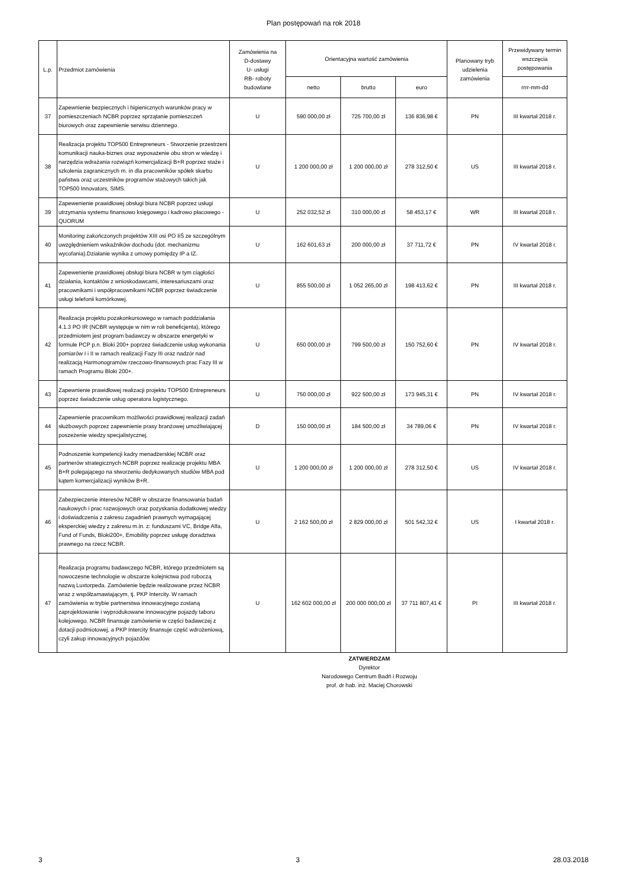Plan postępowań na rok 2018
| L.p. | Przedmiot zamówienia | Zamówienia na D-dostawy U- usługi RB- roboty budowlane | Orientacyjna wartość zamówienia | | | Planowany tryb udzielenia zamówienia | Przewidywany termin wszczęcia postępowania |
| --- | --- | --- | --- | --- | --- | --- | --- |
| | | | netto | brutto | euro | | rrrr-mm-dd |
| 37 | Zapewnienie bezpiecznych i higienicznych warunków pracy w pomieszczeniach NCBR poprzez sprzątanie pomieszczeń biurowych oraz zapewnienie serwisu dziennego. | U | 590 000,00 zł | 725 700,00 zł | 136 836,98 € | PN | III kwartał 2018 r. |
| 38 | Realizacja projektu TOP500 Entrepreneurs - Stworzenie przestrzeni komunikacji nauka-biznes oraz wyposażenie obu stron w wiedzę i narzędzia wdrażania rozwiązń komercjalizacji B+R poprzez staże i szkolenia zagranicznych m. in dla pracowników spółek skarbu państwa oraz uczestników programów stażowych takich jak TOP500 Innovators, SIMS. | U | 1 200 000,00 zł | 1 200 000,00 zł | 278 312,50 € | US | III kwartał 2018 r. |
| 39 | Zapewenienie prawidłowej obsługi biura NCBR poprzez usługi utrzymania systemu finansowo księgowego i kadrowo płacowego - QUORUM | U | 252 032,52 zł | 310 000,00 zł | 58 453,17 € | WR | III kwartał 2018 r. |
| 40 | Monitoring zakończonych projektów XIII osi PO IiŚ ze szczególnym uwzględnieniem wskaźników dochodu (dot. mechanizmu wycofania).Działanie wynika z umowy pomiędzy IP a IZ. | U | 162 601,63 zł | 200 000,00 zł | 37 711,72 € | PN | IV kwartał 2018 r. |
| 41 | Zapewenienie prawidłowej obsługi biura NCBR w tym ciągłości działania, kontaktów z wnioskodawcami, interesariuszami oraz pracownikami i współpracownikami NCBR poprzez świadczenie usługi telefonii komórkowej. | U | 855 500,00 zł | 1 052 265,00 zł | 198 413,62 € | PN | III kwartał 2018 r. |
| 42 | Realizacja projektu pozakonkursowego w ramach poddziałania 4.1.3 PO IR (NCBR występuje w nim w roli beneficjenta), którego przedmiotem jest program badawczy w obszarze energetyki w formule PCP p.n. Bloki 200+ poprzez świadczenie usług wykonania pomiarów I i II w ramach realizacji Fazy III oraz nadzór nad realizacją Harmonogramów rzeczowo-finansowych prac Fazy III w ramach Programu Bloki 200+. | U | 650 000,00 zł | 799 500,00 zł | 150 752,60 € | PN | IV kwartał 2018 r. |
| 43 | Zapewnienie prawidłowej realizacji projektu TOP500 Entrepreneurs poprzez świadczenie usług operatora logistycznego. | U | 750 000,00 zł | 922 500,00 zł | 173 945,31 € | PN | IV kwartał 2018 r. |
| 44 | Zapewnienie pracownikom możliwości prawidłowej realizacji zadań służbowych poprzez zapewnienie prasy branżowej umożliwiającej poszeżenie wiedzy specjalistycznej. | D | 150 000,00 zł | 184 500,00 zł | 34 789,06 € | PN | IV kwartał 2018 r. |
| 45 | Podnoszenie kompetencji kadry menadżerskiej NCBR oraz partnerów strategicznych NCBR poprzez realizację projektu MBA B+R polegającego na stworzeniu dedykowanych studiów MBA pod kątem komercjalizacji wyników B+R. | U | 1 200 000,00 zł | 1 200 000,00 zł | 278 312,50 € | US | IV kwartał 2018 r. |
| 46 | Zabezpieczenie interesów NCBR w obszarze finansowania badań naukowych i prac rozwojowych oraz pozyskania dodatkowej wiedzy i doświadczenia z zakresu zagadnień prawnych wymagającej eksperckiej wiedzy z zakresu m.in. z: funduszami VC, Bridge Alfa, Fund of Funds, Bloki200+, Emobility poprzez usługę doradztwa prawnego na rzecz NCBR. | U | 2 162 500,00 zł | 2 829 000,00 zł | 501 542,32 € | US | I kwartał 2018 r. |
| 47 | Realizacja programu badawczego NCBR, którego przedmiotem są nowoczesne technologie w obszarze kolejnictwa pod roboczą nazwą Luxtorpeda. Zamówienie będzie realizowane przez NCBR wraz z współzamawiającym, tj. PKP Intercity. W ramach zamówienia w trybie partnerstwa innowacyjnego zostaną zaprojektowanie i wyprodukowane innowacyjne pojazdy taboru kolejowego. NCBR finansuje zamówienie w części badawczej z dotacji podmiotowej, a PKP Intercity finansuje część wdrożeniową, czyli zakup innowacyjnych pojazdów. | U | 162 602 000,00 zł | 200 000 000,00 zł | 37 711 807,41 € | PI | III kwartał 2018 r. |
ZATWIERDZAM
Dyrektor
Narodowego Centrum Badń i Rozwoju
prof. dr hab. inż. Maciej Chorowski
3 3 28.03.2018